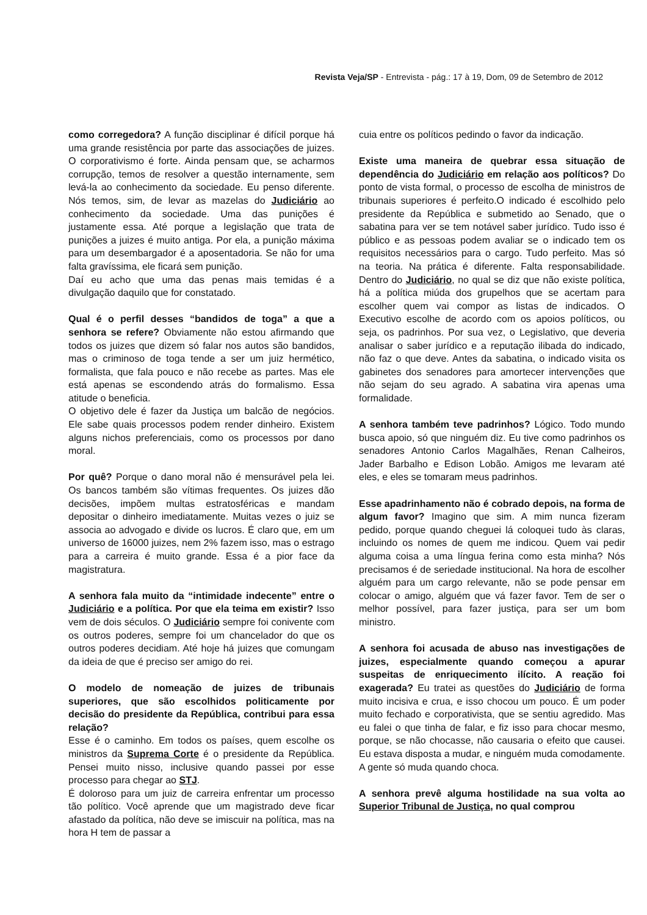Revista Veja/SP - Entrevista - pág.: 17 à 19, Dom, 09 de Setembro de 2012
como corregedora? A função disciplinar é difícil porque há uma grande resistência por parte das associações de juizes. O corporativismo é forte. Ainda pensam que, se acharmos corrupção, temos de resolver a questão internamente, sem levá-la ao conhecimento da sociedade. Eu penso diferente. Nós temos, sim, de levar as mazelas do Judiciário ao conhecimento da sociedade. Uma das punições é justamente essa. Até porque a legislação que trata de punições a juizes é muito antiga. Por ela, a punição máxima para um desembargador é a aposentadoria. Se não for uma falta gravíssima, ele ficará sem punição.
Daí eu acho que uma das penas mais temidas é a divulgação daquilo que for constatado.
Qual é o perfil desses “bandidos de toga” a que a senhora se refere? Obviamente não estou afirmando que todos os juizes que dizem só falar nos autos são bandidos, mas o criminoso de toga tende a ser um juiz hermético, formalista, que fala pouco e não recebe as partes. Mas ele está apenas se escondendo atrás do formalismo. Essa atitude o beneficia.
O objetivo dele é fazer da Justiça um balcão de negócios. Ele sabe quais processos podem render dinheiro. Existem alguns nichos preferenciais, como os processos por dano moral.
Por quê? Porque o dano moral não é mensurável pela lei. Os bancos também são vítimas frequentes. Os juizes dão decisões, impõem multas estratosféricas e mandam depositar o dinheiro imediatamente. Muitas vezes o juiz se associa ao advogado e divide os lucros. É claro que, em um universo de 16000 juizes, nem 2% fazem isso, mas o estrago para a carreira é muito grande. Essa é a pior face da magistratura.
A senhora fala muito da “intimidade indecente” entre o Judiciário e a política. Por que ela teima em existir? Isso vem de dois séculos. O Judiciário sempre foi conivente com os outros poderes, sempre foi um chancelador do que os outros poderes decidiam. Até hoje há juizes que comungam da ideia de que é preciso ser amigo do rei.
O modelo de nomeação de juizes de tribunais superiores, que são escolhidos politicamente por decisão do presidente da República, contribui para essa relação?
Esse é o caminho. Em todos os países, quem escolhe os ministros da Suprema Corte é o presidente da República. Pensei muito nisso, inclusive quando passei por esse processo para chegar ao STJ.
É doloroso para um juiz de carreira enfrentar um processo tão político. Você aprende que um magistrado deve ficar afastado da política, não deve se imiscuir na política, mas na hora H tem de passar a
cuia entre os políticos pedindo o favor da indicação.
Existe uma maneira de quebrar essa situação de dependência do Judiciário em relação aos políticos? Do ponto de vista formal, o processo de escolha de ministros de tribunais superiores é perfeito.O indicado é escolhido pelo presidente da República e submetido ao Senado, que o sabatina para ver se tem notável saber jurídico. Tudo isso é público e as pessoas podem avaliar se o indicado tem os requisitos necessários para o cargo. Tudo perfeito. Mas só na teoria. Na prática é diferente. Falta responsabilidade. Dentro do Judiciário, no qual se diz que não existe política, há a política miúda dos grupelhos que se acertam para escolher quem vai compor as listas de indicados. O Executivo escolhe de acordo com os apoios políticos, ou seja, os padrinhos. Por sua vez, o Legislativo, que deveria analisar o saber jurídico e a reputação ilibada do indicado, não faz o que deve. Antes da sabatina, o indicado visita os gabinetes dos senadores para amortecer intervenções que não sejam do seu agrado. A sabatina vira apenas uma formalidade.
A senhora também teve padrinhos? Lógico. Todo mundo busca apoio, só que ninguém diz. Eu tive como padrinhos os senadores Antonio Carlos Magalhães, Renan Calheiros, Jader Barbalho e Edison Lobão. Amigos me levaram até eles, e eles se tomaram meus padrinhos.
Esse apadrinhamento não é cobrado depois, na forma de algum favor? Imagino que sim. A mim nunca fizeram pedido, porque quando cheguei lá coloquei tudo às claras, incluindo os nomes de quem me indicou. Quem vai pedir alguma coisa a uma língua ferina como esta minha? Nós precisamos é de seriedade institucional. Na hora de escolher alguém para um cargo relevante, não se pode pensar em colocar o amigo, alguém que vá fazer favor. Tem de ser o melhor possível, para fazer justiça, para ser um bom ministro.
A senhora foi acusada de abuso nas investigações de juizes, especialmente quando começou a apurar suspeitas de enriquecimento ilícito. A reação foi exagerada? Eu tratei as questões do Judiciário de forma muito incisiva e crua, e isso chocou um pouco. É um poder muito fechado e corporativista, que se sentiu agredido. Mas eu falei o que tinha de falar, e fiz isso para chocar mesmo, porque, se não chocasse, não causaria o efeito que causei. Eu estava disposta a mudar, e ninguém muda comodamente. A gente só muda quando choca.
A senhora prevê alguma hostilidade na sua volta ao Superior Tribunal de Justiça, no qual comprou